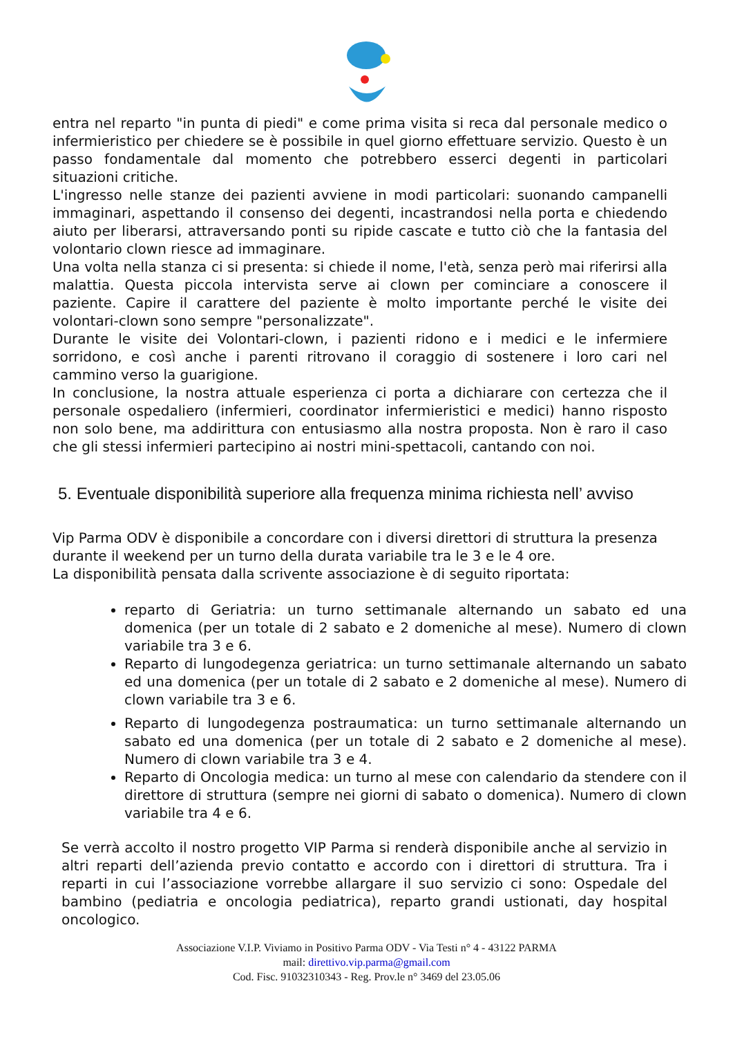entra nel reparto "in punta di piedi" e come prima visita si reca dal personale medico o infermieristico per chiedere se è possibile in quel giorno effettuare servizio. Questo è un passo fondamentale dal momento che potrebbero esserci degenti in particolari situazioni critiche.
L'ingresso nelle stanze dei pazienti avviene in modi particolari: suonando campanelli immaginari, aspettando il consenso dei degenti, incastrandosi nella porta e chiedendo aiuto per liberarsi, attraversando ponti su ripide cascate e tutto ciò che la fantasia del volontario clown riesce ad immaginare.
Una volta nella stanza ci si presenta: si chiede il nome, l'età, senza però mai riferirsi alla malattia. Questa piccola intervista serve ai clown per cominciare a conoscere il paziente. Capire il carattere del paziente è molto importante perché le visite dei volontari-clown sono sempre "personalizzate".
Durante le visite dei Volontari-clown, i pazienti ridono e i medici e le infermiere sorridono, e così anche i parenti ritrovano il coraggio di sostenere i loro cari nel cammino verso la guarigione.
In conclusione, la nostra attuale esperienza ci porta a dichiarare con certezza che il personale ospedaliero (infermieri, coordinator infermieristici e medici) hanno risposto non solo bene, ma addirittura con entusiasmo alla nostra proposta. Non è raro il caso che gli stessi infermieri partecipino ai nostri mini-spettacoli, cantando con noi.
5. Eventuale disponibilità superiore alla frequenza minima richiesta nell’ avviso
Vip Parma ODV è disponibile a concordare con i diversi direttori di struttura la presenza durante il weekend per un turno della durata variabile tra le 3 e le 4 ore.
La disponibilità pensata dalla scrivente associazione è di seguito riportata:
reparto di Geriatria: un turno settimanale alternando un sabato ed una domenica (per un totale di 2 sabato e 2 domeniche al mese). Numero di clown variabile tra 3 e 6.
Reparto di lungodegenza geriatrica: un turno settimanale alternando un sabato ed una domenica (per un totale di 2 sabato e 2 domeniche al mese). Numero di clown variabile tra 3 e 6.
Reparto di lungodegenza postraumatica: un turno settimanale alternando un sabato ed una domenica (per un totale di 2 sabato e 2 domeniche al mese). Numero di clown variabile tra 3 e 4.
Reparto di Oncologia medica: un turno al mese con calendario da stendere con il direttore di struttura (sempre nei giorni di sabato o domenica). Numero di clown variabile tra 4 e 6.
Se verrà accolto il nostro progetto VIP Parma si renderà disponibile anche al servizio in altri reparti dell’azienda previo contatto e accordo con i direttori di struttura. Tra i reparti in cui l’associazione vorrebbe allargare il suo servizio ci sono: Ospedale del bambino (pediatria e oncologia pediatrica), reparto grandi ustionati, day hospital oncologico.
Associazione V.I.P. Viviamo in Positivo Parma ODV - Via Testi n° 4 - 43122 PARMA
mail: direttivo.vip.parma@gmail.com
Cod. Fisc. 91032310343 - Reg. Prov.le n° 3469 del 23.05.06